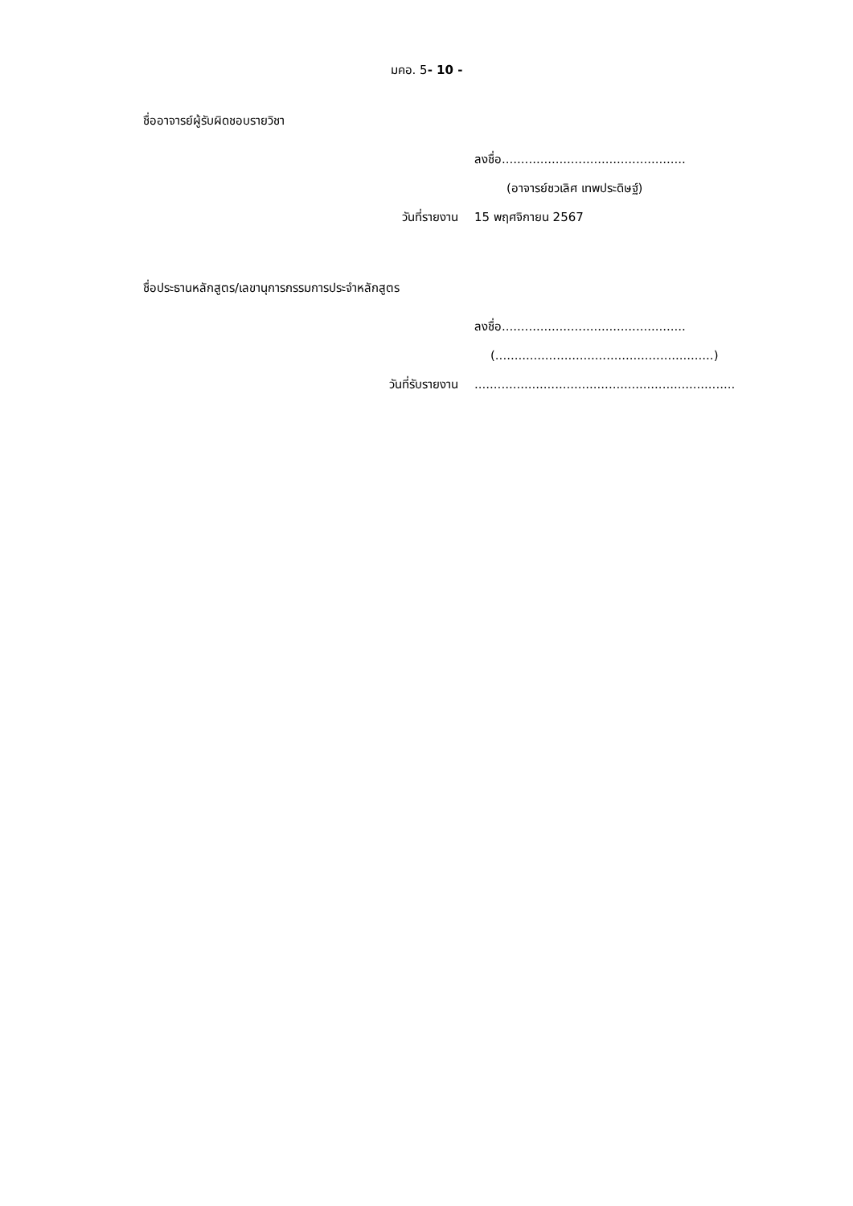มคอ. 5- 10 -
ชื่ออาจารย์ผู้รับผิดชอบรายวิชา
ลงชื่อ................................................
(อาจารย์ชวเลิศ เทพประดิษฐ์)
วันที่รายงาน 15 พฤศจิกายน 2567
ชื่อประธานหลักสูตร/เลขานุการกรรมการประจำหลักสูตร
ลงชื่อ................................................
(.........................................................)
วันที่รับรายงาน....................................................................